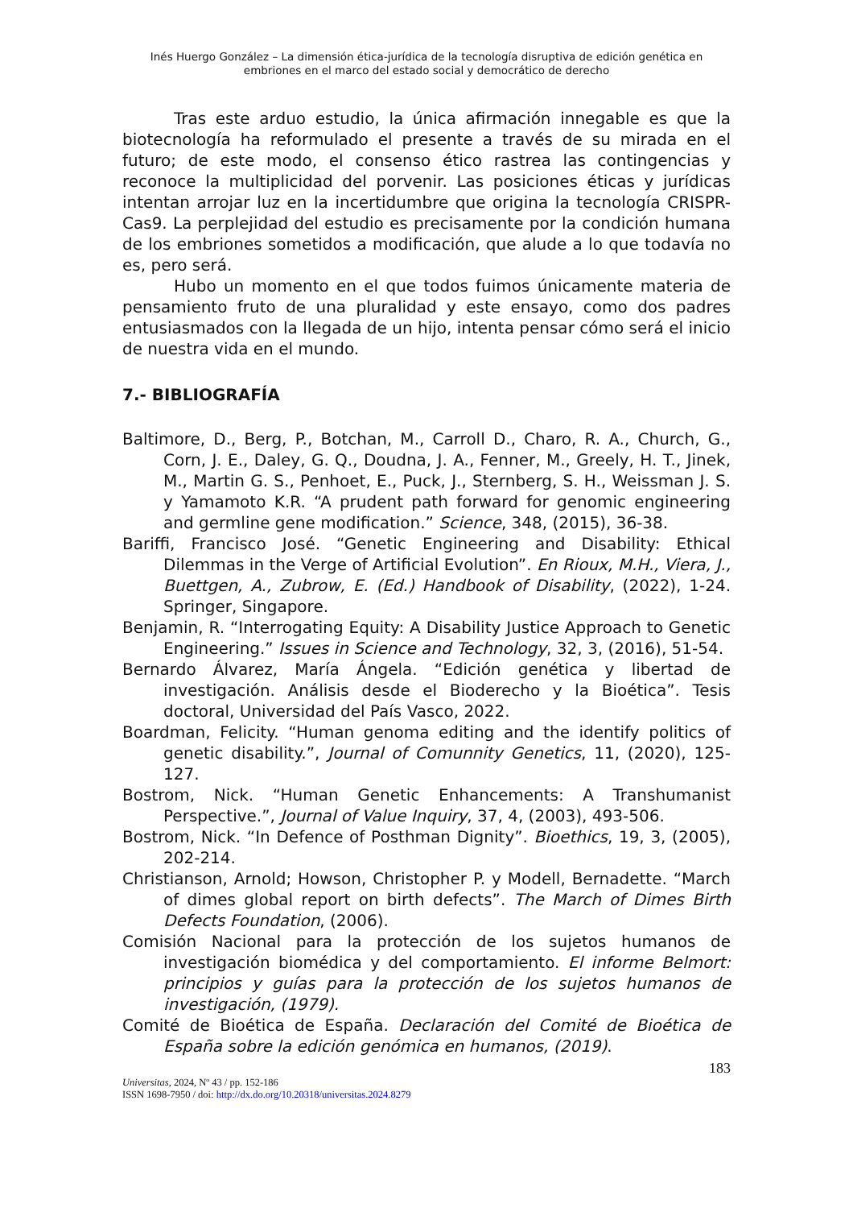Inés Huergo González – La dimensión ética-jurídica de la tecnología disruptiva de edición genética en embriones en el marco del estado social y democrático de derecho
Tras este arduo estudio, la única afirmación innegable es que la biotecnología ha reformulado el presente a través de su mirada en el futuro; de este modo, el consenso ético rastrea las contingencias y reconoce la multiplicidad del porvenir. Las posiciones éticas y jurídicas intentan arrojar luz en la incertidumbre que origina la tecnología CRISPR-Cas9. La perplejidad del estudio es precisamente por la condición humana de los embriones sometidos a modificación, que alude a lo que todavía no es, pero será.
Hubo un momento en el que todos fuimos únicamente materia de pensamiento fruto de una pluralidad y este ensayo, como dos padres entusiasmados con la llegada de un hijo, intenta pensar cómo será el inicio de nuestra vida en el mundo.
7.- BIBLIOGRAFÍA
Baltimore, D., Berg, P., Botchan, M., Carroll D., Charo, R. A., Church, G., Corn, J. E., Daley, G. Q., Doudna, J. A., Fenner, M., Greely, H. T., Jinek, M., Martin G. S., Penhoet, E., Puck, J., Sternberg, S. H., Weissman J. S. y Yamamoto K.R. “A prudent path forward for genomic engineering and germline gene modification.” Science, 348, (2015), 36-38.
Bariffi, Francisco José. “Genetic Engineering and Disability: Ethical Dilemmas in the Verge of Artificial Evolution”. En Rioux, M.H., Viera, J., Buettgen, A., Zubrow, E. (Ed.) Handbook of Disability, (2022), 1-24. Springer, Singapore.
Benjamin, R. “Interrogating Equity: A Disability Justice Approach to Genetic Engineering.” Issues in Science and Technology, 32, 3, (2016), 51-54.
Bernardo Álvarez, María Ángela. “Edición genética y libertad de investigación. Análisis desde el Bioderecho y la Bioética”. Tesis doctoral, Universidad del País Vasco, 2022.
Boardman, Felicity. “Human genoma editing and the identify politics of genetic disability.”, Journal of Comunnity Genetics, 11, (2020), 125-127.
Bostrom, Nick. “Human Genetic Enhancements: A Transhumanist Perspective.”, Journal of Value Inquiry, 37, 4, (2003), 493-506.
Bostrom, Nick. “In Defence of Posthman Dignity”. Bioethics, 19, 3, (2005), 202-214.
Christianson, Arnold; Howson, Christopher P. y Modell, Bernadette. “March of dimes global report on birth defects”. The March of Dimes Birth Defects Foundation, (2006).
Comisión Nacional para la protección de los sujetos humanos de investigación biomédica y del comportamiento. El informe Belmort: principios y guías para la protección de los sujetos humanos de investigación, (1979).
Comité de Bioética de España. Declaración del Comité de Bioética de España sobre la edición genómica en humanos, (2019).
183
Universitas, 2024, Nº 43 / pp. 152-186
ISSN 1698-7950 / doi: http://dx.do.org/10.20318/universitas.2024.8279